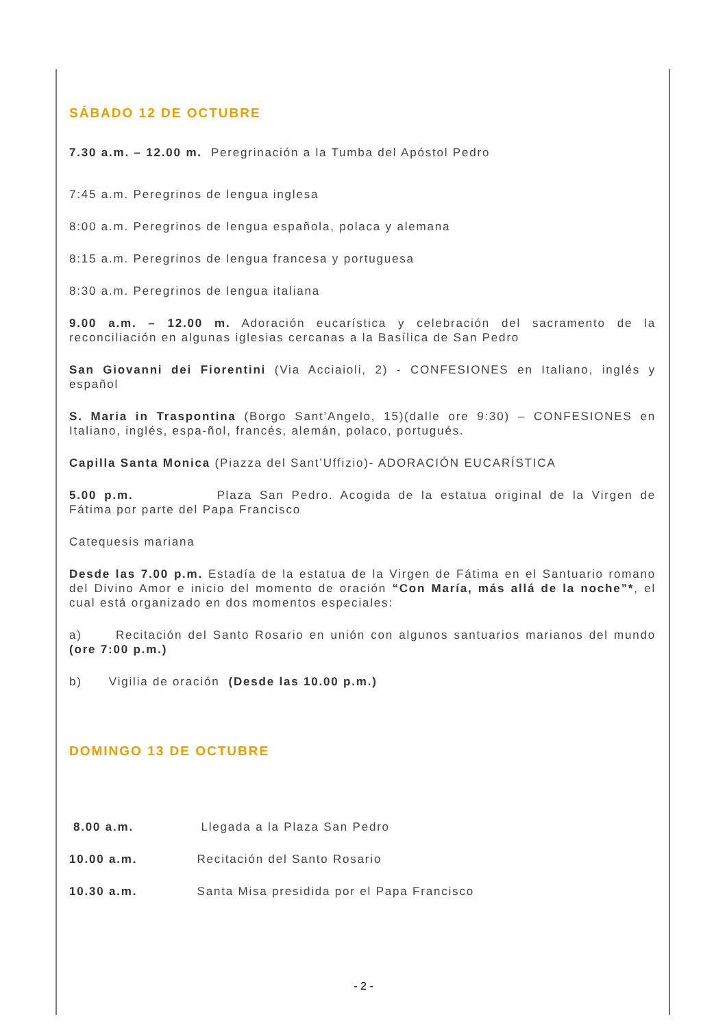SÁBADO 12 DE OCTUBRE
7.30 a.m. – 12.00 m. Peregrinación a la Tumba del Apóstol Pedro
7:45 a.m. Peregrinos de lengua inglesa
8:00 a.m. Peregrinos de lengua española, polaca y alemana
8:15 a.m. Peregrinos de lengua francesa y portuguesa
8:30 a.m. Peregrinos de lengua italiana
9.00 a.m. – 12.00 m. Adoración eucarística y celebración del sacramento de la reconciliación en algunas iglesias cercanas a la Basílica de San Pedro
San Giovanni dei Fiorentini (Via Acciaioli, 2) - CONFESIONES en Italiano, inglés y español
S. Maria in Traspontina (Borgo Sant’Angelo, 15)(dalle ore 9:30) – CONFESIONES en Italiano, inglés, espa-ñol, francés, alemán, polaco, portugués.
Capilla Santa Monica (Piazza del Sant’Uffizio)- ADORACIÓN EUCARÍSTICA
5.00 p.m. Plaza San Pedro. Acogida de la estatua original de la Virgen de Fátima por parte del Papa Francisco
Catequesis mariana
Desde las 7.00 p.m. Estadía de la estatua de la Virgen de Fátima en el Santuario romano del Divino Amor e inicio del momento de oración “Con María, más allá de la noche”*, el cual está organizado en dos momentos especiales:
a) Recitación del Santo Rosario en unión con algunos santuarios marianos del mundo (ore 7:00 p.m.)
b) Vigilia de oración (Desde las 10.00 p.m.)
DOMINGO 13 DE OCTUBRE
8.00 a.m. Llegada a la Plaza San Pedro
10.00 a.m. Recitación del Santo Rosario
10.30 a.m. Santa Misa presidida por el Papa Francisco
- 2 -